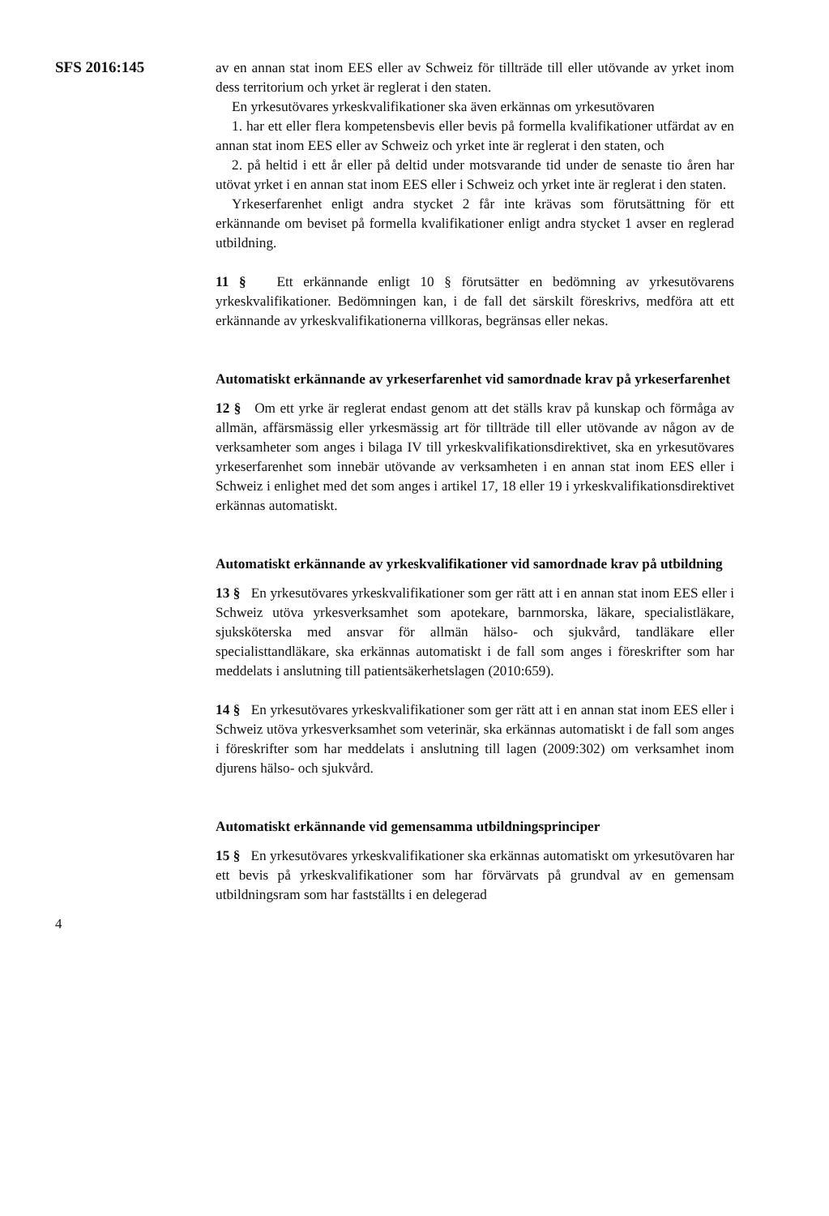SFS 2016:145
av en annan stat inom EES eller av Schweiz för tillträde till eller utövande av yrket inom dess territorium och yrket är reglerat i den staten.
En yrkesutövares yrkeskvalifikationer ska även erkännas om yrkesutövaren
1. har ett eller flera kompetensbevis eller bevis på formella kvalifikationer utfärdat av en annan stat inom EES eller av Schweiz och yrket inte är reglerat i den staten, och
2. på heltid i ett år eller på deltid under motsvarande tid under de senaste tio åren har utövat yrket i en annan stat inom EES eller i Schweiz och yrket inte är reglerat i den staten.
Yrkeserfarenhet enligt andra stycket 2 får inte krävas som förutsättning för ett erkännande om beviset på formella kvalifikationer enligt andra stycket 1 avser en reglerad utbildning.
11 § Ett erkännande enligt 10 § förutsätter en bedömning av yrkesutövarens yrkeskvalifikationer. Bedömningen kan, i de fall det särskilt föreskrivs, medföra att ett erkännande av yrkeskvalifikationerna villkoras, begränsas eller nekas.
Automatiskt erkännande av yrkeserfarenhet vid samordnade krav på yrkeserfarenhet
12 § Om ett yrke är reglerat endast genom att det ställs krav på kunskap och förmåga av allmän, affärsmässig eller yrkesmässig art för tillträde till eller utövande av någon av de verksamheter som anges i bilaga IV till yrkeskvalifikationsdirektivet, ska en yrkesutövares yrkeserfarenhet som innebär utövande av verksamheten i en annan stat inom EES eller i Schweiz i enlighet med det som anges i artikel 17, 18 eller 19 i yrkeskvalifikationsdirektivet erkännas automatiskt.
Automatiskt erkännande av yrkeskvalifikationer vid samordnade krav på utbildning
13 § En yrkesutövares yrkeskvalifikationer som ger rätt att i en annan stat inom EES eller i Schweiz utöva yrkesverksamhet som apotekare, barnmorska, läkare, specialistläkare, sjuksköterska med ansvar för allmän hälso- och sjukvård, tandläkare eller specialisttandläkare, ska erkännas automatiskt i de fall som anges i föreskrifter som har meddelats i anslutning till patientsäkerhetslagen (2010:659).
14 § En yrkesutövares yrkeskvalifikationer som ger rätt att i en annan stat inom EES eller i Schweiz utöva yrkesverksamhet som veterinär, ska erkännas automatiskt i de fall som anges i föreskrifter som har meddelats i anslutning till lagen (2009:302) om verksamhet inom djurens hälso- och sjukvård.
Automatiskt erkännande vid gemensamma utbildningsprinciper
15 § En yrkesutövares yrkeskvalifikationer ska erkännas automatiskt om yrkesutövaren har ett bevis på yrkeskvalifikationer som har förvärvats på grundval av en gemensam utbildningsram som har fastställts i en delegerad
4